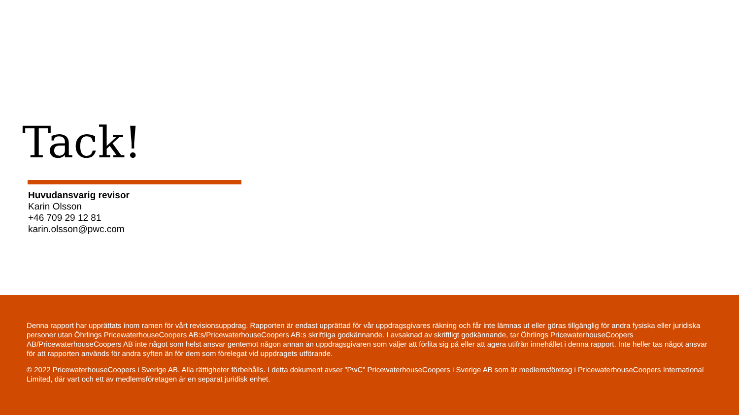Tack!
Huvudansvarig revisor
Karin Olsson
+46 709 29 12 81
karin.olsson@pwc.com
Denna rapport har upprättats inom ramen för vårt revisionsuppdrag. Rapporten är endast upprättad för vår uppdragsgivares räkning och får inte lämnas ut eller göras tillgänglig för andra fysiska eller juridiska personer utan Öhrlings PricewaterhouseCoopers AB:s/PricewaterhouseCoopers AB:s skriftliga godkännande. I avsaknad av skriftligt godkännande, tar Öhrlings PricewaterhouseCoopers AB/PricewaterhouseCoopers AB inte något som helst ansvar gentemot någon annan än uppdragsgivaren som väljer att förlita sig på eller att agera utifrån innehållet i denna rapport. Inte heller tas något ansvar för att rapporten används för andra syften än för dem som förelegat vid uppdragets utförande.
© 2022 PricewaterhouseCoopers i Sverige AB. Alla rättigheter förbehålls. I detta dokument avser ”PwC” PricewaterhouseCoopers i Sverige AB som är medlemsföretag i PricewaterhouseCoopers International Limited, där vart och ett av medlemsföretagen är en separat juridisk enhet.